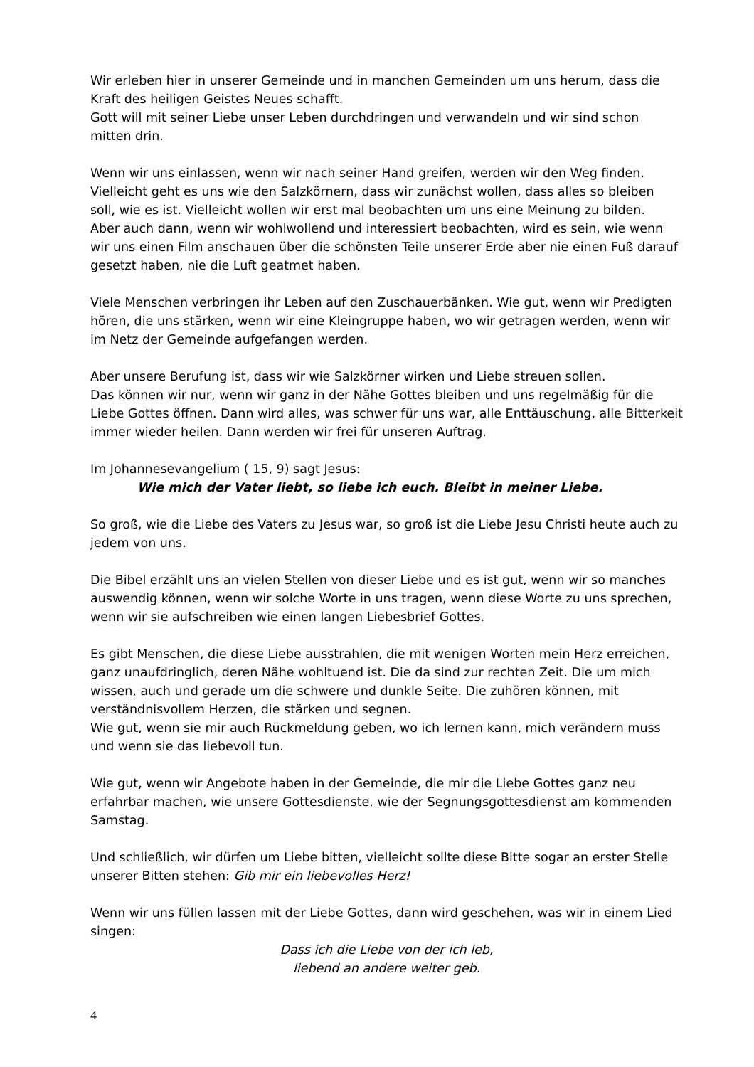Wir erleben hier in unserer Gemeinde und in manchen Gemeinden um uns herum, dass die Kraft des heiligen Geistes Neues schafft.
Gott will mit seiner Liebe unser Leben durchdringen und verwandeln und wir sind schon mitten drin.
Wenn wir uns einlassen, wenn wir nach seiner Hand greifen, werden wir den Weg finden. Vielleicht geht es uns wie den Salzkörnern, dass wir zunächst wollen, dass alles so bleiben soll, wie es ist. Vielleicht wollen wir erst mal beobachten um uns eine Meinung zu bilden.
Aber auch dann, wenn wir wohlwollend und interessiert beobachten, wird es sein, wie wenn wir uns einen Film anschauen über die schönsten Teile unserer Erde aber nie einen Fuß darauf gesetzt haben, nie die Luft geatmet haben.
Viele Menschen verbringen ihr Leben auf den Zuschauerbänken. Wie gut, wenn wir Predigten hören, die uns stärken, wenn wir eine Kleingruppe haben, wo wir getragen werden, wenn wir im Netz der Gemeinde aufgefangen werden.
Aber unsere Berufung ist, dass wir wie Salzkörner wirken und Liebe streuen sollen.
Das können wir nur, wenn wir ganz in der Nähe Gottes bleiben und uns regelmäßig für die Liebe Gottes öffnen. Dann wird alles, was schwer für uns war, alle Enttäuschung, alle Bitterkeit immer wieder heilen. Dann werden wir frei für unseren Auftrag.
Im Johannesevangelium ( 15, 9) sagt Jesus:
Wie mich der Vater liebt, so liebe ich euch. Bleibt in meiner Liebe.
So groß, wie die Liebe des Vaters zu Jesus war, so groß ist die Liebe Jesu Christi heute auch zu jedem von uns.
Die Bibel erzählt uns an vielen Stellen von dieser Liebe und es ist gut, wenn wir so manches auswendig können, wenn wir solche Worte in uns tragen, wenn diese Worte zu uns sprechen, wenn wir sie aufschreiben wie einen langen Liebesbrief Gottes.
Es gibt Menschen, die diese Liebe ausstrahlen, die mit wenigen Worten mein Herz erreichen, ganz unaufdringlich, deren Nähe wohltuend ist. Die da sind zur rechten Zeit. Die um mich wissen, auch und gerade um die schwere und dunkle Seite. Die zuhören können, mit verständnisvollem Herzen, die stärken und segnen.
Wie gut, wenn sie mir auch Rückmeldung geben, wo ich lernen kann, mich verändern muss und wenn sie das liebevoll tun.
Wie gut, wenn wir Angebote haben in der Gemeinde, die mir die Liebe Gottes ganz neu erfahrbar machen, wie unsere Gottesdienste, wie der Segnungsgottesdienst am kommenden Samstag.
Und schließlich, wir dürfen um Liebe bitten, vielleicht sollte diese Bitte sogar an erster Stelle unserer Bitten stehen: Gib mir ein liebevolles Herz!
Wenn wir uns füllen lassen mit der Liebe Gottes, dann wird geschehen, was wir in einem Lied singen:
Dass ich die Liebe von der ich leb,
liebend an andere weiter geb.
4